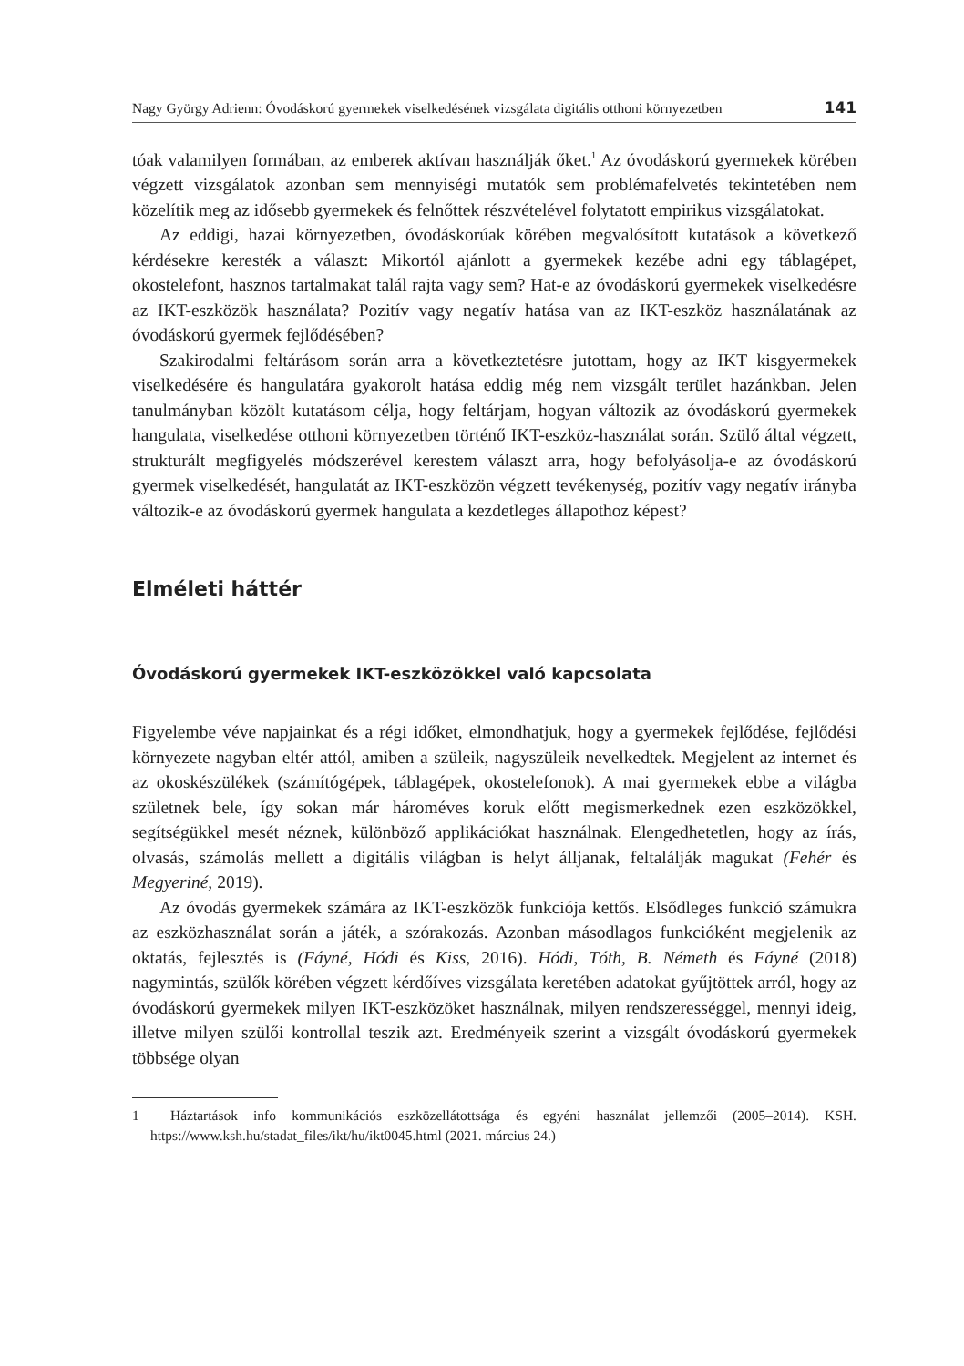Nagy György Adrienn: Óvodáskorú gyermekek viselkedésének vizsgálata digitális otthoni környezetben 141
tóak valamilyen formában, az emberek aktívan használják őket.<sup>1</sup> Az óvodáskorú gyermekek körében végzett vizsgálatok azonban sem mennyiségi mutatók sem problémafelvetés tekintetében nem közelítik meg az idősebb gyermekek és felnőttek részvételével folytatott empirikus vizsgálatokat.
Az eddigi, hazai környezetben, óvodáskorúak körében megvalósított kutatások a következő kérdésekre keresték a választ: Mikortól ajánlott a gyermekek kezébe adni egy táblagépet, okostelefont, hasznos tartalmakat talál rajta vagy sem? Hat-e az óvodáskorú gyermekek viselkedésre az IKT-eszközök használata? Pozitív vagy negatív hatása van az IKT-eszköz használatának az óvodáskorú gyermek fejlődésében?
Szakirodalmi feltárásom során arra a következtetésre jutottam, hogy az IKT kisgyermekek viselkedésére és hangulatára gyakorolt hatása eddig még nem vizsgált terület hazánkban. Jelen tanulmányban közölt kutatásom célja, hogy feltárjam, hogyan változik az óvodáskorú gyermekek hangulata, viselkedése otthoni környezetben történő IKT-eszköz-használat során. Szülő által végzett, strukturált megfigyelés módszerével kerestem választ arra, hogy befolyásolja-e az óvodáskorú gyermek viselkedését, hangulatát az IKT-eszközön végzett tevékenység, pozitív vagy negatív irányba változik-e az óvodáskorú gyermek hangulata a kezdetleges állapothoz képest?
Elméleti háttér
Óvodáskorú gyermekek IKT-eszközökkel való kapcsolata
Figyelembe véve napjainkat és a régi időket, elmondhatjuk, hogy a gyermekek fejlődése, fejlődési környezete nagyban eltér attól, amiben a szüleik, nagyszüleik nevelkedtek. Megjelent az internet és az okoskészülékek (számítógépek, táblagépek, okostelefonok). A mai gyermekek ebbe a világba születnek bele, így sokan már hároméves koruk előtt megismerkednek ezen eszközökkel, segítségükkel mesét néznek, különböző applikációkat használnak. Elengedhetetlen, hogy az írás, olvasás, számolás mellett a digitális világban is helyt álljanak, feltalálják magukat (Fehér és Megyeriné, 2019).
Az óvodás gyermekek számára az IKT-eszközök funkciója kettős. Elsődleges funkció számukra az eszközhasználat során a játék, a szórakozás. Azonban másodlagos funkcióként megjelenik az oktatás, fejlesztés is (Fáyné, Hódi és Kiss, 2016). Hódi, Tóth, B. Németh és Fáyné (2018) nagymintás, szülők körében végzett kérdőíves vizsgálata keretében adatokat gyűjtöttek arról, hogy az óvodáskorú gyermekek milyen IKT-eszközöket használnak, milyen rendszerességgel, mennyi ideig, illetve milyen szülői kontrollal teszik azt. Eredményeik szerint a vizsgált óvodáskorú gyermekek többsége olyan
1 Háztartások info kommunikációs eszközellátottsága és egyéni használat jellemzői (2005–2014). KSH. https://www.ksh.hu/stadat_files/ikt/hu/ikt0045.html (2021. március 24.)